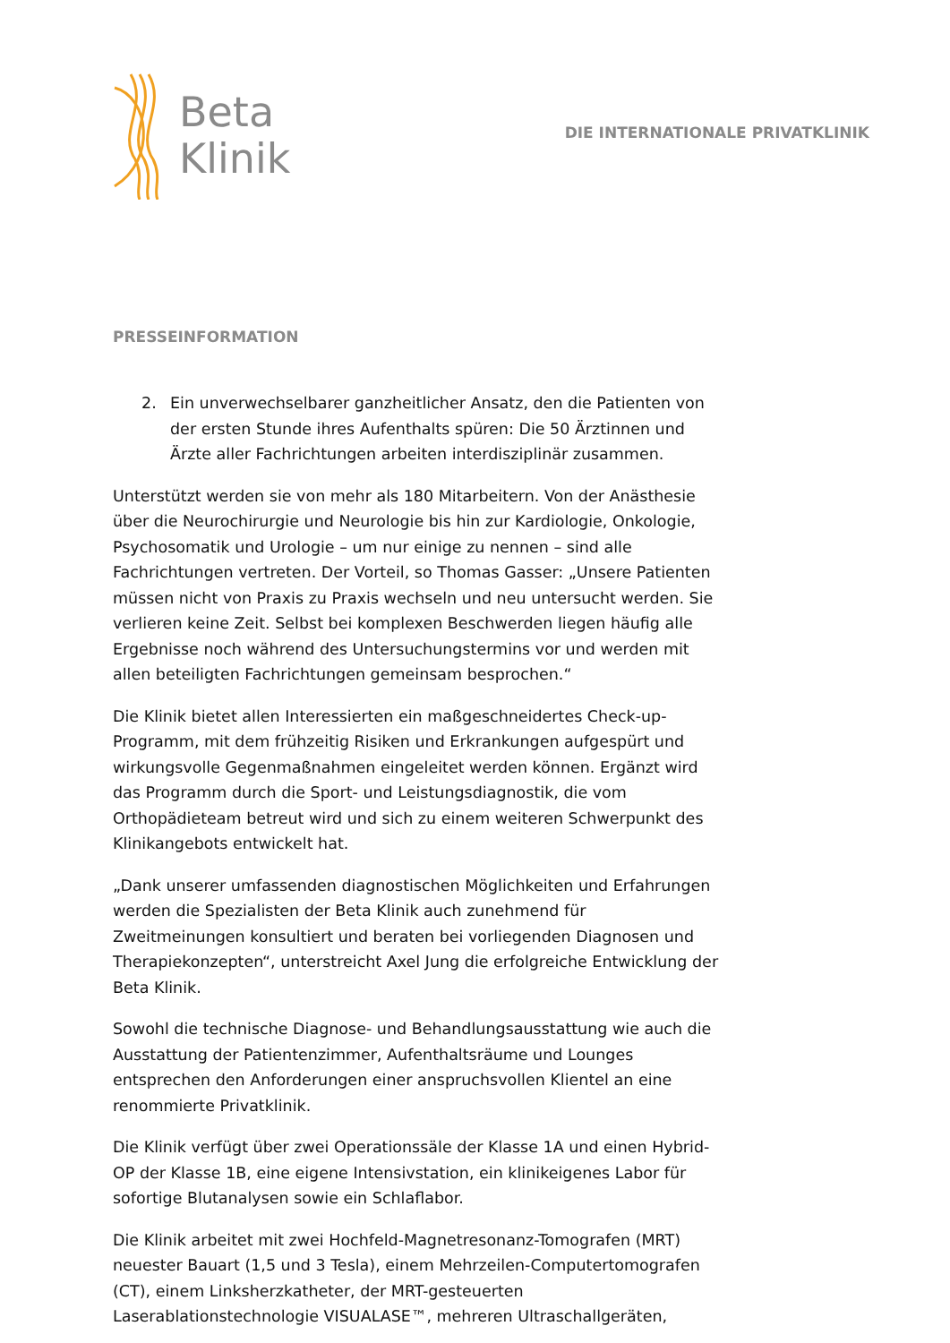Beta
Klinik
DIE INTERNATIONALE PRIVATKLINIK
PRESSEINFORMATION
2. Ein unverwechselbarer ganzheitlicher Ansatz, den die Patienten von der ersten Stunde ihres Aufenthalts spüren: Die 50 Ärztinnen und Ärzte aller Fachrichtungen arbeiten interdisziplinär zusammen.
Unterstützt werden sie von mehr als 180 Mitarbeitern. Von der Anästhesie über die Neurochirurgie und Neurologie bis hin zur Kardiologie, Onkologie, Psychosomatik und Urologie – um nur einige zu nennen – sind alle Fachrichtungen vertreten. Der Vorteil, so Thomas Gasser: „Unsere Patienten müssen nicht von Praxis zu Praxis wechseln und neu untersucht werden. Sie verlieren keine Zeit. Selbst bei komplexen Beschwerden liegen häufig alle Ergebnisse noch während des Untersuchungstermins vor und werden mit allen beteiligten Fachrichtungen gemeinsam besprochen.“
Die Klinik bietet allen Interessierten ein maßgeschneidertes Check-up-Programm, mit dem frühzeitig Risiken und Erkrankungen aufgespürt und wirkungsvolle Gegenmaßnahmen eingeleitet werden können. Ergänzt wird das Programm durch die Sport- und Leistungsdiagnostik, die vom Orthopädieteam betreut wird und sich zu einem weiteren Schwerpunkt des Klinikangebots entwickelt hat.
„Dank unserer umfassenden diagnostischen Möglichkeiten und Erfahrungen werden die Spezialisten der Beta Klinik auch zunehmend für Zweitmeinungen konsultiert und beraten bei vorliegenden Diagnosen und Therapiekonzepten“, unterstreicht Axel Jung die erfolgreiche Entwicklung der Beta Klinik.
Sowohl die technische Diagnose- und Behandlungsausstattung wie auch die Ausstattung der Patientenzimmer, Aufenthaltsräume und Lounges entsprechen den Anforderungen einer anspruchsvollen Klientel an eine renommierte Privatklinik.
Die Klinik verfügt über zwei Operationssäle der Klasse 1A und einen Hybrid-OP der Klasse 1B, eine eigene Intensivstation, ein klinikeigenes Labor für sofortige Blutanalysen sowie ein Schlaflabor.
Die Klinik arbeitet mit zwei Hochfeld-Magnetresonanz-Tomografen (MRT) neuester Bauart (1,5 und 3 Tesla), einem Mehrzeilen-Computertomografen (CT), einem Linksherzkatheter, der MRT-gesteuerten Laserablationstechnologie VISUALASE™, mehreren Ultraschallgeräten,